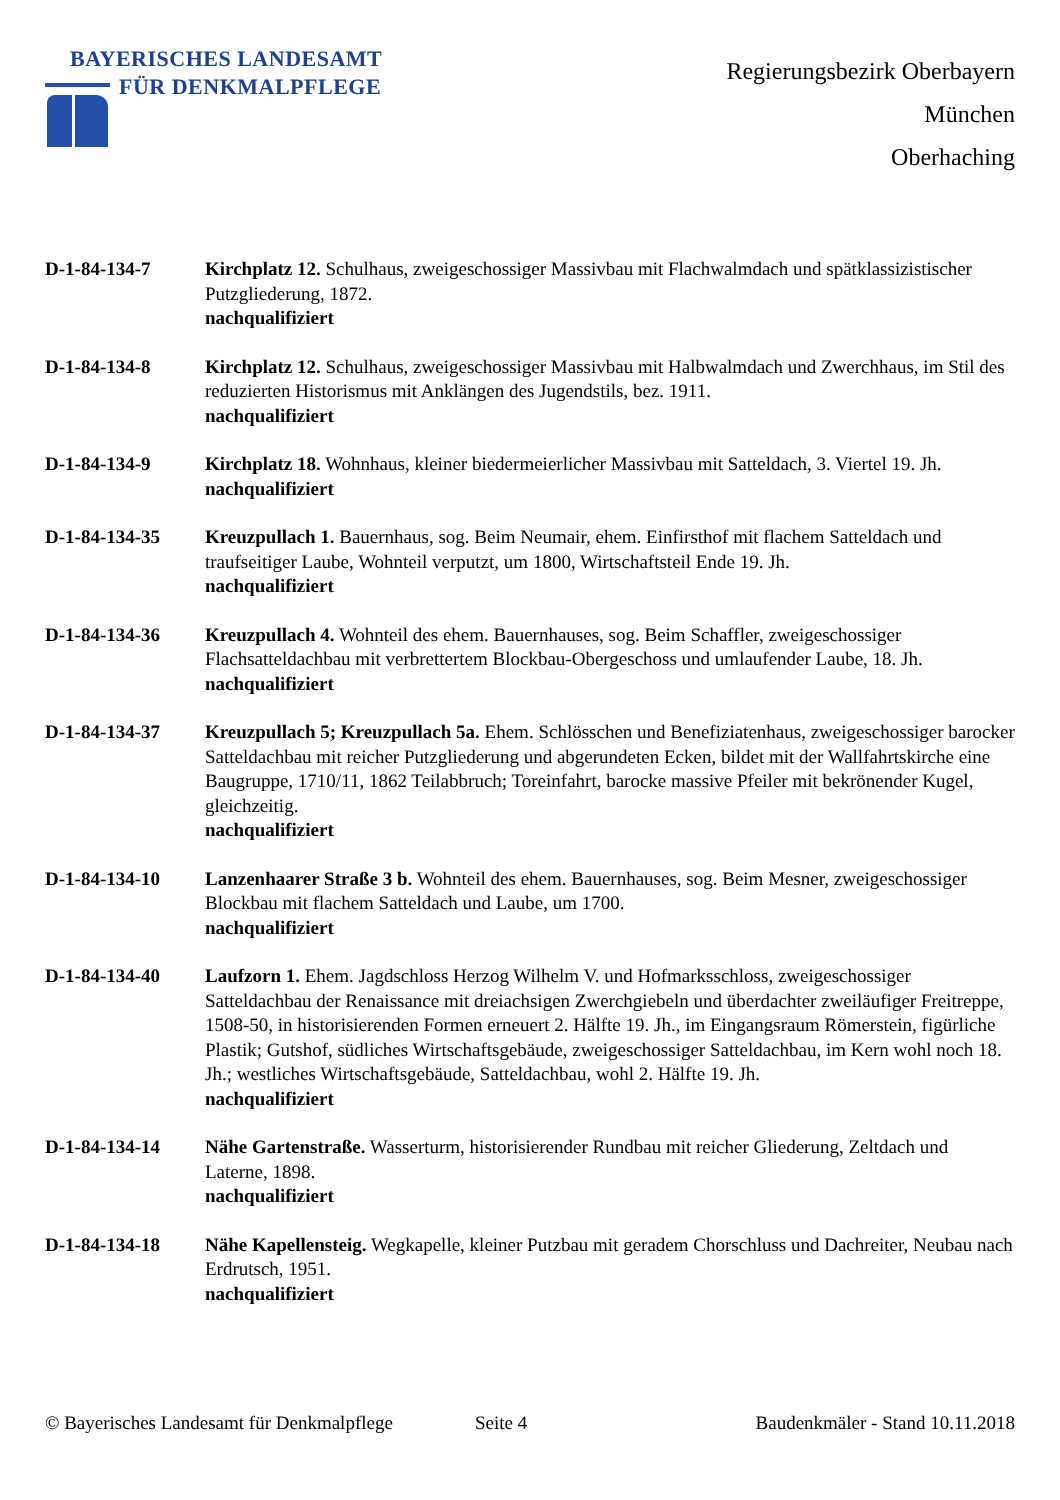BAYERISCHES LANDESAMT
FÜR DENKMALPFLEGE
Regierungsbezirk Oberbayern
München
Oberhaching
D-1-84-134-7 Kirchplatz 12. Schulhaus, zweigeschossiger Massivbau mit Flachwalmdach und spätklassizistischer Putzgliederung, 1872.
nachqualifiziert
D-1-84-134-8 Kirchplatz 12. Schulhaus, zweigeschossiger Massivbau mit Halbwalmdach und Zwerchhaus, im Stil des reduzierten Historismus mit Anklängen des Jugendstils, bez. 1911.
nachqualifiziert
D-1-84-134-9 Kirchplatz 18. Wohnhaus, kleiner biedermeierlicher Massivbau mit Satteldach, 3. Viertel 19. Jh.
nachqualifiziert
D-1-84-134-35 Kreuzpullach 1. Bauernhaus, sog. Beim Neumair, ehem. Einfirsthof mit flachem Satteldach und traufseitiger Laube, Wohnteil verputzt, um 1800, Wirtschaftsteil Ende 19. Jh.
nachqualifiziert
D-1-84-134-36 Kreuzpullach 4. Wohnteil des ehem. Bauernhauses, sog. Beim Schaffler, zweigeschossiger Flachsatteldachbau mit verbrettertem Blockbau-Obergeschoss und umlaufender Laube, 18. Jh.
nachqualifiziert
D-1-84-134-37 Kreuzpullach 5; Kreuzpullach 5a. Ehem. Schlösschen und Benefiziatenhaus, zweigeschossiger barocker Satteldachbau mit reicher Putzgliederung und abgerundeten Ecken, bildet mit der Wallfahrtskirche eine Baugruppe, 1710/11, 1862 Teilabbruch; Toreinfahrt, barocke massive Pfeiler mit bekrönender Kugel, gleichzeitig.
nachqualifiziert
D-1-84-134-10 Lanzenhaarer Straße 3 b. Wohnteil des ehem. Bauernhauses, sog. Beim Mesner, zweigeschossiger Blockbau mit flachem Satteldach und Laube, um 1700.
nachqualifiziert
D-1-84-134-40 Laufzorn 1. Ehem. Jagdschloss Herzog Wilhelm V. und Hofmarksschloss, zweigeschossiger Satteldachbau der Renaissance mit dreiachsigen Zwerchgiebeln und überdachter zweiläufiger Freitreppe, 1508-50, in historisierenden Formen erneuert 2. Hälfte 19. Jh., im Eingangsraum Römerstein, figürliche Plastik; Gutshof, südliches Wirtschaftsgebäude, zweigeschossiger Satteldachbau, im Kern wohl noch 18. Jh.; westliches Wirtschaftsgebäude, Satteldachbau, wohl 2. Hälfte 19. Jh.
nachqualifiziert
D-1-84-134-14 Nähe Gartenstraße. Wasserturm, historisierender Rundbau mit reicher Gliederung, Zeltdach und Laterne, 1898.
nachqualifiziert
D-1-84-134-18 Nähe Kapellensteig. Wegkapelle, kleiner Putzbau mit geradem Chorschluss und Dachreiter, Neubau nach Erdrutsch, 1951.
nachqualifiziert
© Bayerisches Landesamt für Denkmalpflege Seite 4 Baudenkmäler - Stand 10.11.2018